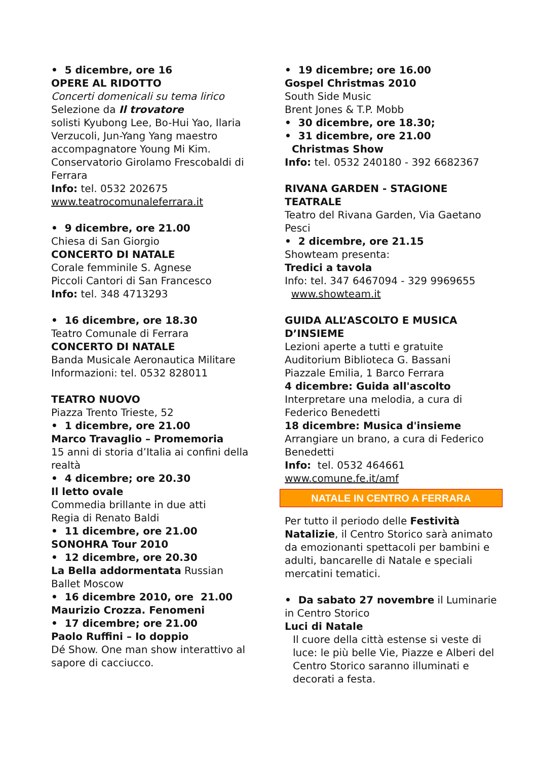• 5 dicembre, ore 16
OPERE AL RIDOTTO
Concerti domenicali su tema lirico
Selezione da Il trovatore
solisti Kyubong Lee, Bo-Hui Yao, Ilaria Verzucoli, Jun-Yang Yang maestro accompagnatore Young Mi Kim. Conservatorio Girolamo Frescobaldi di Ferrara
Info: tel. 0532 202675
www.teatrocomunaleferrara.it
• 9 dicembre, ore 21.00
Chiesa di San Giorgio
CONCERTO DI NATALE
Corale femminile S. Agnese
Piccoli Cantori di San Francesco
Info: tel. 348 4713293
• 16 dicembre, ore 18.30
Teatro Comunale di Ferrara
CONCERTO DI NATALE
Banda Musicale Aeronautica Militare
Informazioni: tel. 0532 828011
TEATRO NUOVO
Piazza Trento Trieste, 52
• 1 dicembre, ore 21.00
Marco Travaglio – Promemoria
15 anni di storia d’Italia ai confini della realtà
• 4 dicembre; ore 20.30
Il letto ovale
Commedia brillante in due atti
Regia di Renato Baldi
• 11 dicembre, ore 21.00
SONOHRA Tour 2010
• 12 dicembre, ore 20.30
La Bella addormentata Russian Ballet Moscow
• 16 dicembre 2010, ore 21.00
Maurizio Crozza. Fenomeni
• 17 dicembre; ore 21.00
Paolo Ruffini – Io doppio
Dé Show. One man show interattivo al sapore di cacciucco.
• 19 dicembre; ore 16.00
Gospel Christmas 2010
South Side Music
Brent Jones & T.P. Mobb
• 30 dicembre, ore 18.30;
• 31 dicembre, ore 21.00
Christmas Show
Info: tel. 0532 240180 - 392 6682367
RIVANA GARDEN - STAGIONE TEATRALE
Teatro del Rivana Garden, Via Gaetano Pesci
• 2 dicembre, ore 21.15
Showteam presenta:
Tredici a tavola
Info: tel. 347 6467094 - 329 9969655 www.showteam.it
GUIDA ALL’ASCOLTO E MUSICA D’INSIEME
Lezioni aperte a tutti e gratuite
Auditorium Biblioteca G. Bassani
Piazzale Emilia, 1 Barco Ferrara
4 dicembre: Guida all'ascolto
Interpretare una melodia, a cura di Federico Benedetti
18 dicembre: Musica d'insieme
Arrangiare un brano, a cura di Federico Benedetti
Info: tel. 0532 464661
www.comune.fe.it/amf
NATALE IN CENTRO A FERRARA
Per tutto il periodo delle Festività Natalizie, il Centro Storico sarà animato da emozionanti spettacoli per bambini e adulti, bancarelle di Natale e speciali mercatini tematici.
• Da sabato 27 novembre il Luminarie in Centro Storico
Luci di Natale
Il cuore della città estense si veste di luce: le più belle Vie, Piazze e Alberi del Centro Storico saranno illuminati e decorati a festa.